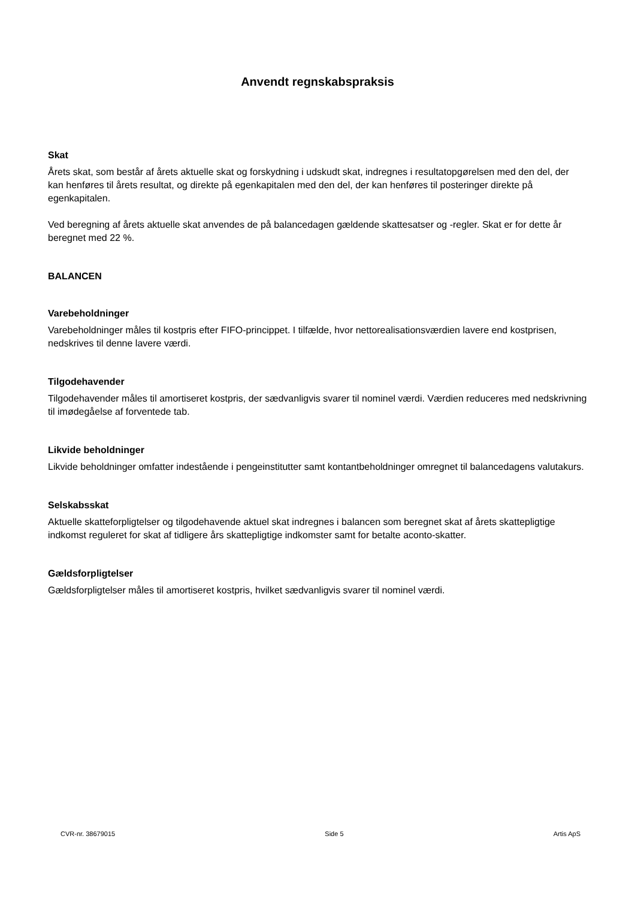Anvendt regnskabspraksis
Skat
Årets skat, som består af årets aktuelle skat og forskydning i udskudt skat, indregnes i resultatopgørelsen med den del, der kan henføres til årets resultat, og direkte på egenkapitalen med den del, der kan henføres til posteringer direkte på egenkapitalen.
Ved beregning af årets aktuelle skat anvendes de på balancedagen gældende skattesatser og -regler. Skat er for dette år beregnet med 22 %.
BALANCEN
Varebeholdninger
Varebeholdninger måles til kostpris efter FIFO-princippet. I tilfælde, hvor nettorealisationsværdien lavere end kostprisen, nedskrives til denne lavere værdi.
Tilgodehavender
Tilgodehavender måles til amortiseret kostpris, der sædvanligvis svarer til nominel værdi. Værdien reduceres med nedskrivning til imødegåelse af forventede tab.
Likvide beholdninger
Likvide beholdninger omfatter indestående i pengeinstitutter samt kontantbeholdninger omregnet til balancedagens valutakurs.
Selskabsskat
Aktuelle skatteforpligtelser og tilgodehavende aktuel skat indregnes i balancen som beregnet skat af årets skattepligtige indkomst reguleret for skat af tidligere års skattepligtige indkomster samt for betalte aconto-skatter.
Gældsforpligtelser
Gældsforpligtelser måles til amortiseret kostpris, hvilket sædvanligvis svarer til nominel værdi.
CVR-nr. 38679015 Side 5 Artis ApS